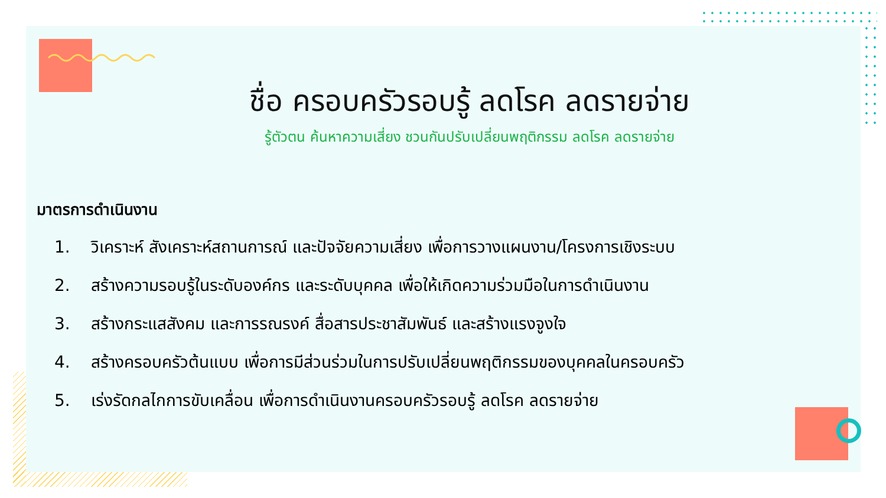ชื่อ ครอบครัวรอบรู้ ลดโรค ลดรายจ่าย
รู้ตัวตน ค้นหาความเสี่ยง ชวนกันปรับเปลี่ยนพฤติกรรม ลดโรค ลดรายจ่าย
มาตรการดำเนินงาน
1. วิเคราะห์ สังเคราะห์สถานการณ์ และปัจจัยความเสี่ยง เพื่อการวางแผนงาน/โครงการเชิงระบบ
2. สร้างความรอบรู้ในระดับองค์กร และระดับบุคคล เพื่อให้เกิดความร่วมมือในการดำเนินงาน
3. สร้างกระแสสังคม และการรณรงค์ สื่อสารประชาสัมพันธ์ และสร้างแรงจูงใจ
4. สร้างครอบครัวต้นแบบ เพื่อการมีส่วนร่วมในการปรับเปลี่ยนพฤติกรรมของบุคคลในครอบครัว
5. เร่งรัดกลไกการขับเคลื่อน เพื่อการดำเนินงานครอบครัวรอบรู้ ลดโรค ลดรายจ่าย